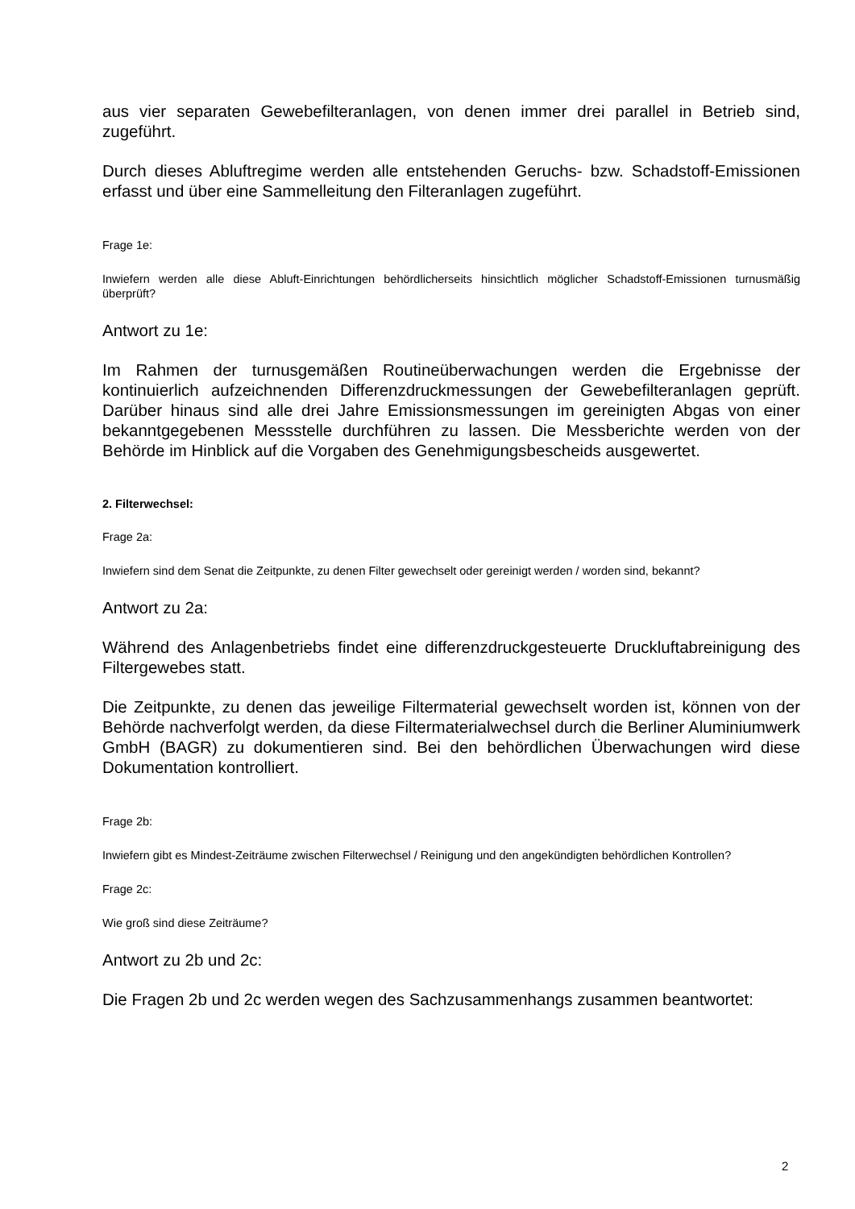aus vier separaten Gewebefilteranlagen, von denen immer drei parallel in Betrieb sind, zugeführt.
Durch dieses Abluftregime werden alle entstehenden Geruchs- bzw. Schadstoff-Emissionen erfasst und über eine Sammelleitung den Filteranlagen zugeführt.
Frage 1e:
Inwiefern werden alle diese Abluft-Einrichtungen behördlicherseits hinsichtlich möglicher Schadstoff-Emissionen turnusmäßig überprüft?
Antwort zu 1e:
Im Rahmen der turnusgemäßen Routineüberwachungen werden die Ergebnisse der kontinuierlich aufzeichnenden Differenzdruckmessungen der Gewebefilteranlagen geprüft. Darüber hinaus sind alle drei Jahre Emissionsmessungen im gereinigten Abgas von einer bekanntgegebenen Messstelle durchführen zu lassen. Die Messberichte werden von der Behörde im Hinblick auf die Vorgaben des Genehmigungsbescheids ausgewertet.
2. Filterwechsel:
Frage 2a:
Inwiefern sind dem Senat die Zeitpunkte, zu denen Filter gewechselt oder gereinigt werden / worden sind, bekannt?
Antwort zu 2a:
Während des Anlagenbetriebs findet eine differenzdruckgesteuerte Druckluftabreinigung des Filtergewebes statt.
Die Zeitpunkte, zu denen das jeweilige Filtermaterial gewechselt worden ist, können von der Behörde nachverfolgt werden, da diese Filtermaterialwechsel durch die Berliner Aluminiumwerk GmbH (BAGR) zu dokumentieren sind. Bei den behördlichen Überwachungen wird diese Dokumentation kontrolliert.
Frage 2b:
Inwiefern gibt es Mindest-Zeiträume zwischen Filterwechsel / Reinigung und den angekündigten behördlichen Kontrollen?
Frage 2c:
Wie groß sind diese Zeiträume?
Antwort zu 2b und 2c:
Die Fragen 2b und 2c werden wegen des Sachzusammenhangs zusammen beantwortet:
2